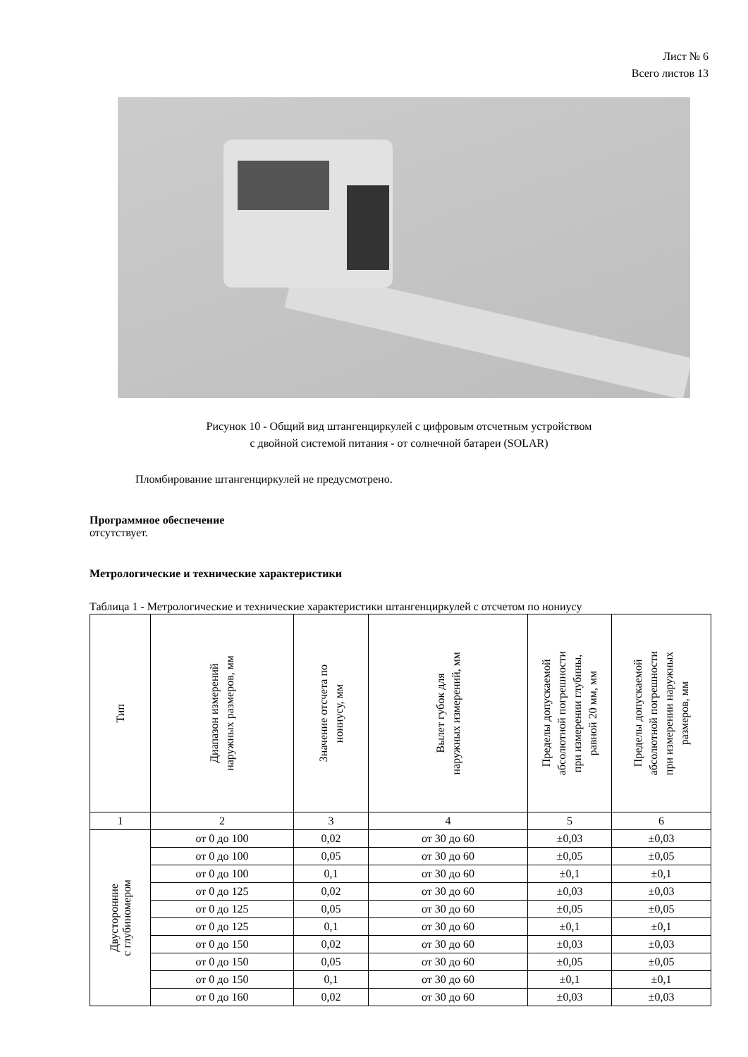Лист № 6
Всего листов 13
Рисунок 10 - Общий вид штангенциркулей с цифровым отсчетным устройством
с двойной системой питания - от солнечной батареи (SOLAR)
Пломбирование штангенциркулей не предусмотрено.
Программное обеспечение
отсутствует.
Метрологические и технические характеристики
Таблица 1 - Метрологические и технические характеристики штангенциркулей с отсчетом по нониусу
| Тип | Диапазон измерений наружных размеров, мм | Значение отсчета по нониусу, мм | Вылет губок для наружных измерений, мм | Пределы допускаемой абсолютной погрешности при измерении глубины, равной 20 мм, мм | Пределы допускаемой абсолютной погрешности при измерении наружных размеров, мм |
| --- | --- | --- | --- | --- | --- |
| 1 | 2 | 3 | 4 | 5 | 6 |
| Двусторонние с глубиномером | от 0 до 100 | 0,02 | от 30 до 60 | ±0,03 | ±0,03 |
| | от 0 до 100 | 0,05 | от 30 до 60 | ±0,05 | ±0,05 |
| | от 0 до 100 | 0,1 | от 30 до 60 | ±0,1 | ±0,1 |
| | от 0 до 125 | 0,02 | от 30 до 60 | ±0,03 | ±0,03 |
| | от 0 до 125 | 0,05 | от 30 до 60 | ±0,05 | ±0,05 |
| | от 0 до 125 | 0,1 | от 30 до 60 | ±0,1 | ±0,1 |
| | от 0 до 150 | 0,02 | от 30 до 60 | ±0,03 | ±0,03 |
| | от 0 до 150 | 0,05 | от 30 до 60 | ±0,05 | ±0,05 |
| | от 0 до 150 | 0,1 | от 30 до 60 | ±0,1 | ±0,1 |
| | от 0 до 160 | 0,02 | от 30 до 60 | ±0,03 | ±0,03 |